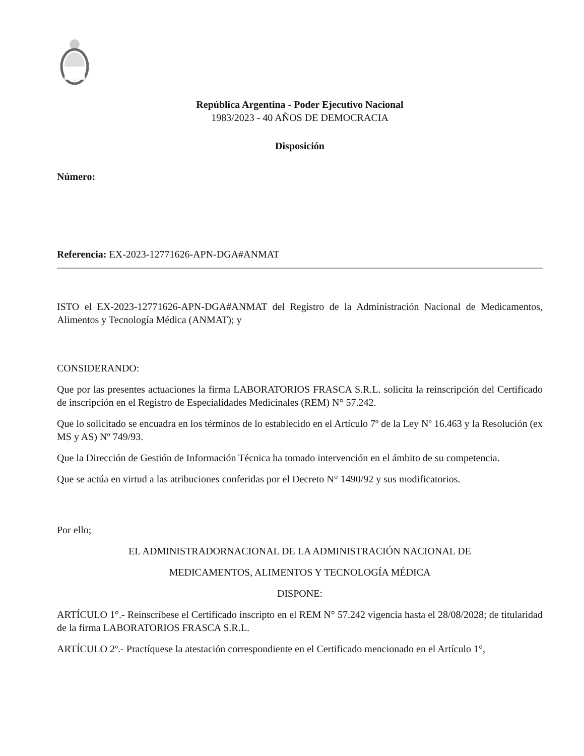República Argentina - Poder Ejecutivo Nacional
1983/2023 - 40 AÑOS DE DEMOCRACIA
Disposición
Número:
Referencia: EX-2023-12771626-APN-DGA#ANMAT
ISTO el EX-2023-12771626-APN-DGA#ANMAT del Registro de la Administración Nacional de Medicamentos, Alimentos y Tecnología Médica (ANMAT); y
CONSIDERANDO:
Que por las presentes actuaciones la firma LABORATORIOS FRASCA S.R.L. solicita la reinscripción del Certificado de inscripción en el Registro de Especialidades Medicinales (REM) N° 57.242.
Que lo solicitado se encuadra en los términos de lo establecido en el Artículo 7º de la Ley Nº 16.463 y la Resolución (ex MS y AS) Nº 749/93.
Que la Dirección de Gestión de Información Técnica ha tomado intervención en el ámbito de su competencia.
Que se actúa en virtud a las atribuciones conferidas por el Decreto N° 1490/92 y sus modificatorios.
Por ello;
EL ADMINISTRADORNACIONAL DE LA ADMINISTRACIÓN NACIONAL DE
MEDICAMENTOS, ALIMENTOS Y TECNOLOGÍA MÉDICA
DISPONE:
ARTÍCULO 1°.- Reinscríbese el Certificado inscripto en el REM N° 57.242 vigencia hasta el 28/08/2028; de titularidad de la firma LABORATORIOS FRASCA S.R.L.
ARTÍCULO 2º.- Practíquese la atestación correspondiente en el Certificado mencionado en el Artículo 1°,